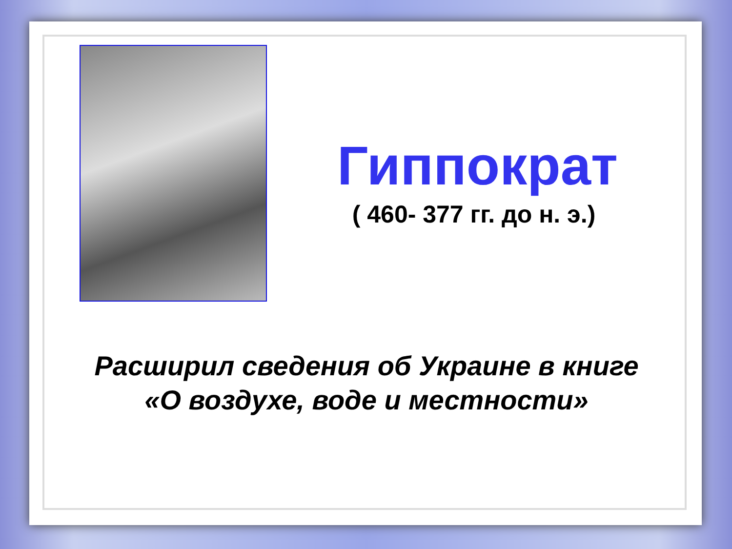Гиппократ
( 460- 377 гг. до н. э.)
Расширил сведения об Украине в книге
«О воздухе, воде и местности»